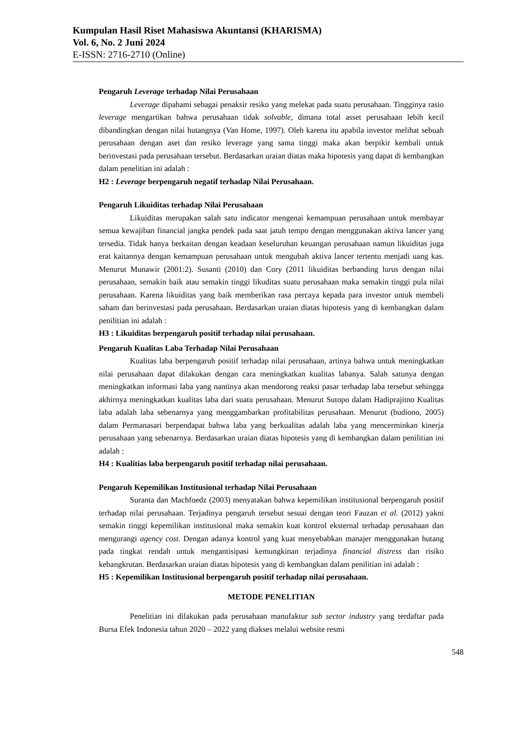Kumpulan Hasil Riset Mahasiswa Akuntansi (KHARISMA)
Vol. 6, No. 2 Juni 2024
E-ISSN: 2716-2710 (Online)
Pengaruh Leverage terhadap Nilai Perusahaan
Leverage dipahami sebagai penaksir resiko yang melekat pada suatu perusahaan. Tingginya rasio leverage mengartikan bahwa perusahaan tidak solvable, dimana total asset perusahaan lebih kecil dibandingkan dengan nilai hutangnya (Van Home, 1997). Oleh karena itu apabila investor melihat sebuah perusahaan dengan aset dan resiko leverage yang sama tinggi maka akan berpikir kembali untuk berinvestasi pada perusahaan tersebut. Berdasarkan uraian diatas maka hipotesis yang dapat di kembangkan dalam penelitian ini adalah :
H2 : Leverage berpengaruh negatif terhadap Nilai Perusahaan.
Pengaruh Likuiditas terhadap Nilai Perusahaan
Likuiditas merupakan salah satu indicator mengenai kemampuan perusahaan untuk membayar semua kewajiban financial jangka pendek pada saat jatuh tempo dengan menggunakan aktiva lancer yang tersedia. Tidak hanya berkaitan dengan keadaan keseluruhan keuangan perusahaan namun likuiditas juga erat kaitannya dengan kemampuan perusahaan untuk mengubah aktiva lancer tertentu menjadi uang kas. Menurut Munawir (2001:2). Susanti (2010) dan Cory (2011 likuiditas berbanding lurus dengan nilai perusahaan, semakin baik atau semakin tinggi likuditas suatu perusahaan maka semakin tinggi pula nilai perusahaan. Karena likuiditas yang baik memberikan rasa percaya kepada para investor untuk membeli saham dan berinvestasi pada perusahaan. Berdasarkan uraian diatas hipotesis yang di kembangkan dalam penilitian ini adalah :
H3 : Likuiditas berpengaruh positif terhadap nilai perusahaan.
Pengaruh Kualitas Laba Terhadap Nilai Perusahaan
Kualitas laba berpengaruh positif terhadap nilai perusahaan, artinya bahwa untuk meningkatkan nilai perusahaan dapat dilakukan dengan cara meningkatkan kualitas labanya. Salah satunya dengan meningkatkan informasi laba yang nantinya akan mendorong reaksi pasar terhadap laba tersebut sehingga akhirnya meningkatkan kualitas laba dari suatu perusahaan. Menurut Sutopo dalam Hadiprajitno Kualitas laba adalah laba sebenarnya yang menggambarkan profitabilitas perusahaan. Menurut (budiono, 2005) dalam Permanasari berpendapat bahwa laba yang berkualitas adalah laba yang mencerminkan kinerja perusahaan yang sebenarnya. Berdasarkan uraian diatas hipotesis yang di kembangkan dalam penilitian ini adalah :
H4 : Kualitias laba berpengaruh positif terhadap nilai perusahaan.
Pengaruh Kepemilikan Institusional terhadap Nilai Perusahaan
Suranta dan Machfoedz (2003) menyatakan bahwa kepemilikan institusional berpengaruh positif terhadap nilai perusahaan. Terjadinya pengaruh tersebut sesuai dengan teori Fauzan et al. (2012) yakni semakin tinggi kepemilikan institusional maka semakin kuat kontrol eksternal terhadap perusahaan dan mengurangi agency cost. Dengan adanya kontrol yang kuat menyebabkan manajer menggunakan hutang pada tingkat rendah untuk mengantisipasi kemungkinan terjadinya financial distress dan risiko kebangkrutan. Berdasarkan uraian diatas hipotesis yang di kembangkan dalam penilitian ini adalah :
H5 : Kepemilikan Institusional berpengaruh positif terhadap nilai perusahaan.
METODE PENELITIAN
Penelitian ini dilakukan pada perusahaan manufaktur sub sector industry yang terdaftar pada Bursa Efek Indonesia tahun 2020 – 2022 yang diakses melalui website resmi
548